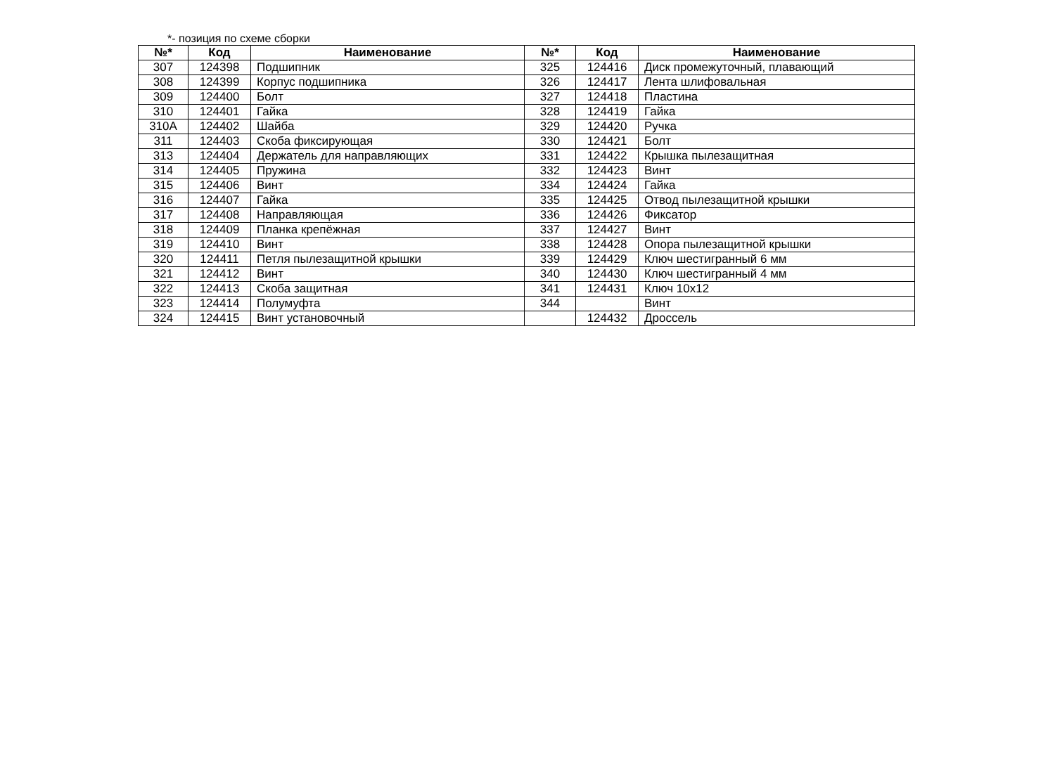*- позиция по схеме сборки
| №* | Код | Наименование | №* | Код | Наименование |
| --- | --- | --- | --- | --- | --- |
| 307 | 124398 | Подшипник | 325 | 124416 | Диск промежуточный, плавающий |
| 308 | 124399 | Корпус подшипника | 326 | 124417 | Лента шлифовальная |
| 309 | 124400 | Болт | 327 | 124418 | Пластина |
| 310 | 124401 | Гайка | 328 | 124419 | Гайка |
| 310A | 124402 | Шайба | 329 | 124420 | Ручка |
| 311 | 124403 | Скоба фиксирующая | 330 | 124421 | Болт |
| 313 | 124404 | Держатель для направляющих | 331 | 124422 | Крышка пылезащитная |
| 314 | 124405 | Пружина | 332 | 124423 | Винт |
| 315 | 124406 | Винт | 334 | 124424 | Гайка |
| 316 | 124407 | Гайка | 335 | 124425 | Отвод пылезащитной крышки |
| 317 | 124408 | Направляющая | 336 | 124426 | Фиксатор |
| 318 | 124409 | Планка крепёжная | 337 | 124427 | Винт |
| 319 | 124410 | Винт | 338 | 124428 | Опора пылезащитной крышки |
| 320 | 124411 | Петля пылезащитной крышки | 339 | 124429 | Ключ шестигранный 6 мм |
| 321 | 124412 | Винт | 340 | 124430 | Ключ шестигранный 4 мм |
| 322 | 124413 | Скоба защитная | 341 | 124431 | Ключ 10x12 |
| 323 | 124414 | Полумуфта | 344 | | Винт |
| 324 | 124415 | Винт установочный | | 124432 | Дроссель |